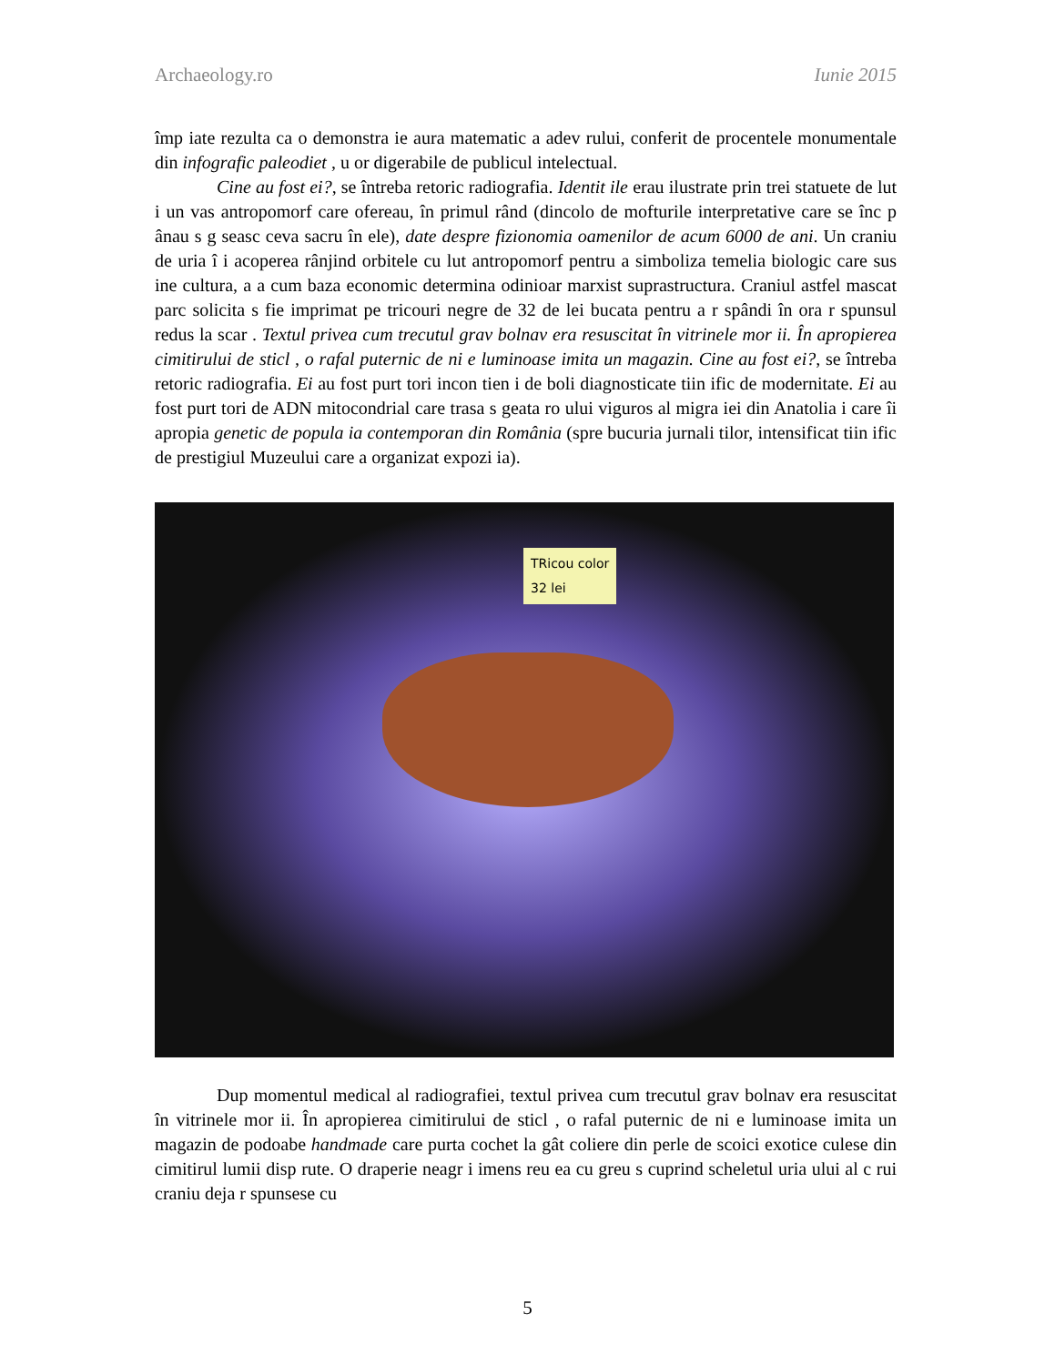Archaeology.ro Iunie 2015
împ iate rezulta ca o demonstra ie aura matematic a adev rului, conferit de procentele monumentale din infografic paleodiet , u or digerabile de publicul intelectual.
Cine au fost ei?, se întreba retoric radiografia. Identit ile erau ilustrate prin trei statuete de lut i un vas antropomorf care ofereau, în primul rând (dincolo de mofturile interpretative care se înc p ânau s g seasc ceva sacru în ele), date despre fizionomia oamenilor de acum 6000 de ani. Un craniu de uria î i acoperea rânjind orbitele cu lut antropomorf pentru a simboliza temelia biologic care sus ine cultura, a a cum baza economic determina odinioar marxist suprastructura. Craniul astfel mascat parc solicita s fie imprimat pe tricouri negre de 32 de lei bucata pentru a r spândi în ora r spunsul redus la scar . Textul privea cum trecutul grav bolnav era resuscitat în vitrinele mor ii. În apropierea cimitirului de sticl , o rafal puternic de ni e luminoase imita un magazin. Cine au fost ei?, se întreba retoric radiografia. Ei au fost purt tori incon tien i de boli diagnosticate tiin ific de modernitate. Ei au fost purt tori de ADN mitocondrial care trasa s geata ro ului viguros al migra iei din Anatolia i care îi apropia genetic de popula ia contemporan din România (spre bucuria jurnali tilor, intensificat tiin ific de prestigiul Muzeului care a organizat expozi ia).
TRicou color
32 lei
Dup momentul medical al radiografiei, textul privea cum trecutul grav bolnav era resuscitat în vitrinele mor ii. În apropierea cimitirului de sticl , o rafal puternic de ni e luminoase imita un magazin de podoabe handmade care purta cochet la gât coliere din perle de scoici exotice culese din cimitirul lumii disp rute. O draperie neagr i imens reu ea cu greu s cuprind scheletul uria ului al c rui craniu deja r spunsese cu
5